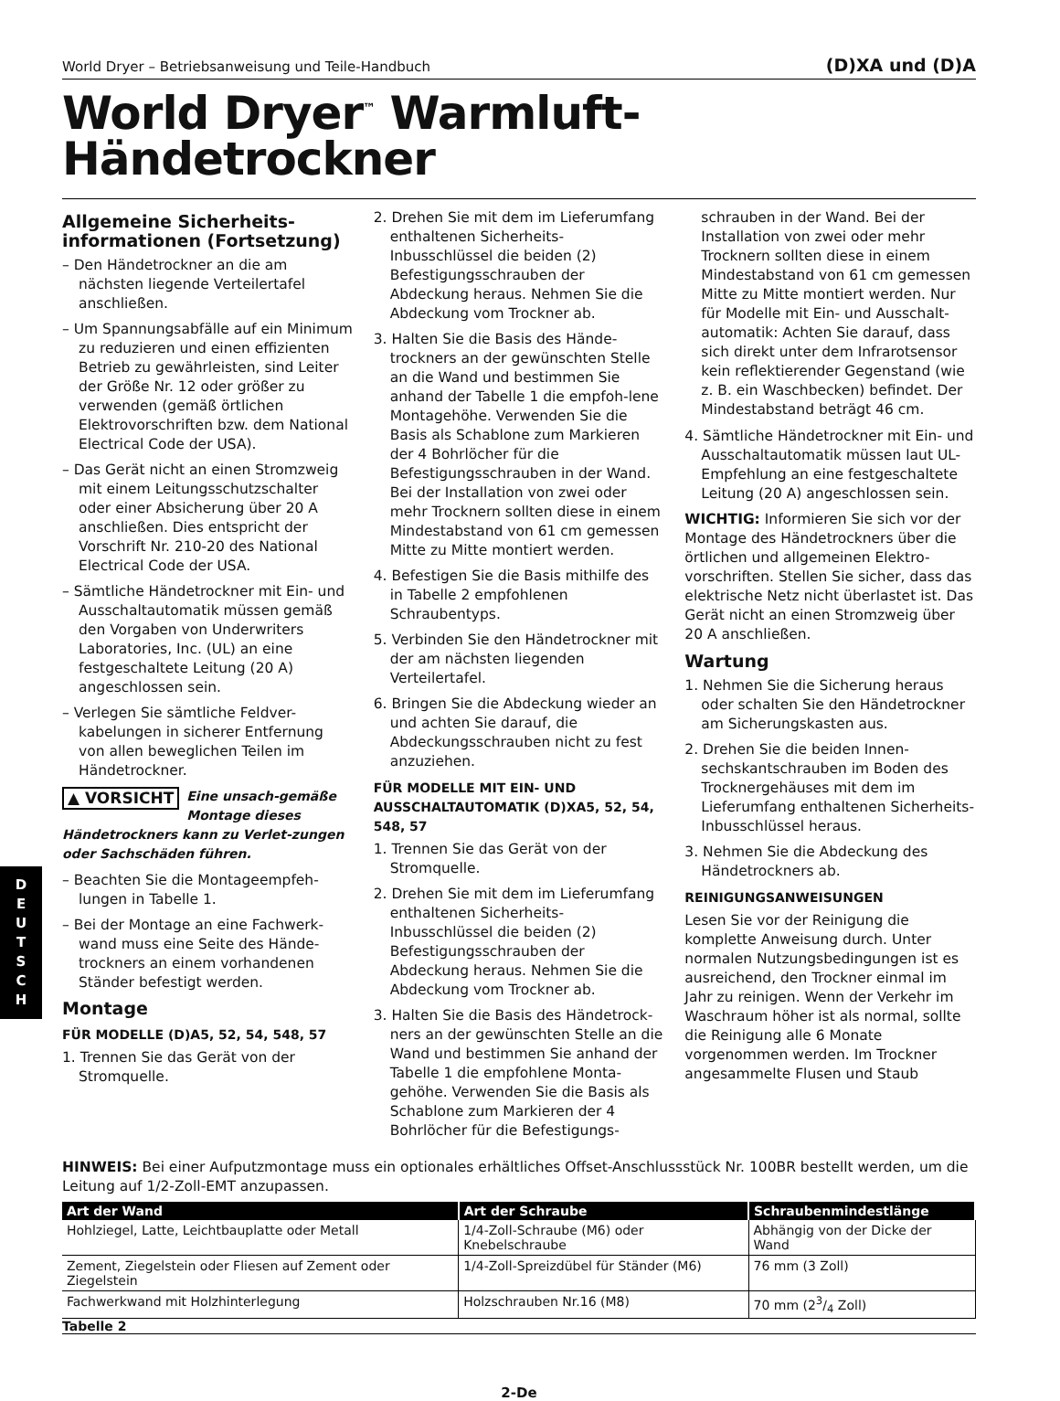D
E
U
T
S
C
H
World Dryer – Betriebsanweisung und Teile-Handbuch (D)XA und (D)A
World Dryer<sup>™</sup> Warmluft-
Händetrockner
Allgemeine Sicherheits-informationen (Fortsetzung)
– Den Händetrockner an die am nächsten liegende Verteilertafel anschließen.
– Um Spannungsabfälle auf ein Minimum zu reduzieren und einen effizienten Betrieb zu gewährleisten, sind Leiter der Größe Nr. 12 oder größer zu verwenden (gemäß örtlichen Elektrovorschriften bzw. dem National Electrical Code der USA).
– Das Gerät nicht an einen Stromzweig mit einem Leitungsschutzschalter oder einer Absicherung über 20 A anschließen. Dies entspricht der Vorschrift Nr. 210-20 des National Electrical Code der USA.
– Sämtliche Händetrockner mit Ein- und Ausschaltautomatik müssen gemäß den Vorgaben von Underwriters Laboratories, Inc. (UL) an eine festgeschaltete Leitung (20 A) angeschlossen sein.
– Verlegen Sie sämtliche Feldver-kabelungen in sicherer Entfernung von allen beweglichen Teilen im Händetrockner.
▲ VORSICHT Eine unsach-gemäße Montage dieses Händetrockners kann zu Verlet-zungen oder Sachschäden führen.
– Beachten Sie die Montageempfeh-lungen in Tabelle 1.
– Bei der Montage an eine Fachwerk-wand muss eine Seite des Hände-trockners an einem vorhandenen Ständer befestigt werden.
Montage
FÜR MODELLE (D)A5, 52, 54, 548, 57
1. Trennen Sie das Gerät von der Stromquelle.
2. Drehen Sie mit dem im Lieferumfang enthaltenen Sicherheits-Inbusschlüssel die beiden (2) Befestigungsschrauben der Abdeckung heraus. Nehmen Sie die Abdeckung vom Trockner ab.
3. Halten Sie die Basis des Hände-trockners an der gewünschten Stelle an die Wand und bestimmen Sie anhand der Tabelle 1 die empfoh-lene Montagehöhe. Verwenden Sie die Basis als Schablone zum Markieren der 4 Bohrlöcher für die Befestigungsschrauben in der Wand. Bei der Installation von zwei oder mehr Trocknern sollten diese in einem Mindestabstand von 61 cm gemessen Mitte zu Mitte montiert werden.
4. Befestigen Sie die Basis mithilfe des in Tabelle 2 empfohlenen Schraubentyps.
5. Verbinden Sie den Händetrockner mit der am nächsten liegenden Verteilertafel.
6. Bringen Sie die Abdeckung wieder an und achten Sie darauf, die Abdeckungsschrauben nicht zu fest anzuziehen.
FÜR MODELLE MIT EIN- UND AUSSCHALTAUTOMATIK (D)XA5, 52, 54, 548, 57
1. Trennen Sie das Gerät von der Stromquelle.
2. Drehen Sie mit dem im Lieferumfang enthaltenen Sicherheits-Inbusschlüssel die beiden (2) Befestigungsschrauben der Abdeckung heraus. Nehmen Sie die Abdeckung vom Trockner ab.
3. Halten Sie die Basis des Händetrock-ners an der gewünschten Stelle an die Wand und bestimmen Sie anhand der Tabelle 1 die empfohlene Monta-gehöhe. Verwenden Sie die Basis als Schablone zum Markieren der 4 Bohrlöcher für die Befestigungs-
schrauben in der Wand. Bei der Installation von zwei oder mehr Trocknern sollten diese in einem Mindestabstand von 61 cm gemessen Mitte zu Mitte montiert werden. Nur für Modelle mit Ein- und Ausschalt-automatik: Achten Sie darauf, dass sich direkt unter dem Infrarotsensor kein reflektierender Gegenstand (wie z. B. ein Waschbecken) befindet. Der Mindestabstand beträgt 46 cm.
4. Sämtliche Händetrockner mit Ein- und Ausschaltautomatik müssen laut UL-Empfehlung an eine festgeschaltete Leitung (20 A) angeschlossen sein.
WICHTIG: Informieren Sie sich vor der Montage des Händetrockners über die örtlichen und allgemeinen Elektro-vorschriften. Stellen Sie sicher, dass das elektrische Netz nicht überlastet ist. Das Gerät nicht an einen Stromzweig über 20 A anschließen.
Wartung
1. Nehmen Sie die Sicherung heraus oder schalten Sie den Händetrockner am Sicherungskasten aus.
2. Drehen Sie die beiden Innen-sechskantschrauben im Boden des Trocknergehäuses mit dem im Lieferumfang enthaltenen Sicherheits-Inbusschlüssel heraus.
3. Nehmen Sie die Abdeckung des Händetrockners ab.
REINIGUNGSANWEISUNGEN
Lesen Sie vor der Reinigung die komplette Anweisung durch. Unter normalen Nutzungsbedingungen ist es ausreichend, den Trockner einmal im Jahr zu reinigen. Wenn der Verkehr im Waschraum höher ist als normal, sollte die Reinigung alle 6 Monate vorgenommen werden. Im Trockner angesammelte Flusen und Staub
HINWEIS: Bei einer Aufputzmontage muss ein optionales erhältliches Offset-Anschlussstück Nr. 100BR bestellt werden, um die Leitung auf 1/2-Zoll-EMT anzupassen.
| Art der Wand | Art der Schraube | Schraubenmindestlänge |
| --- | --- | --- |
| Hohlziegel, Latte, Leichtbauplatte oder Metall | 1/4-Zoll-Schraube (M6) oder Knebelschraube | Abhängig von der Dicke der Wand |
| Zement, Ziegelstein oder Fliesen auf Zement oder Ziegelstein | 1/4-Zoll-Spreizdübel für Ständer (M6) | 76 mm (3 Zoll) |
| Fachwerkwand mit Holzhinterlegung | Holzschrauben Nr.16 (M8) | 70 mm (23/4 Zoll) |
Tabelle 2
2-De